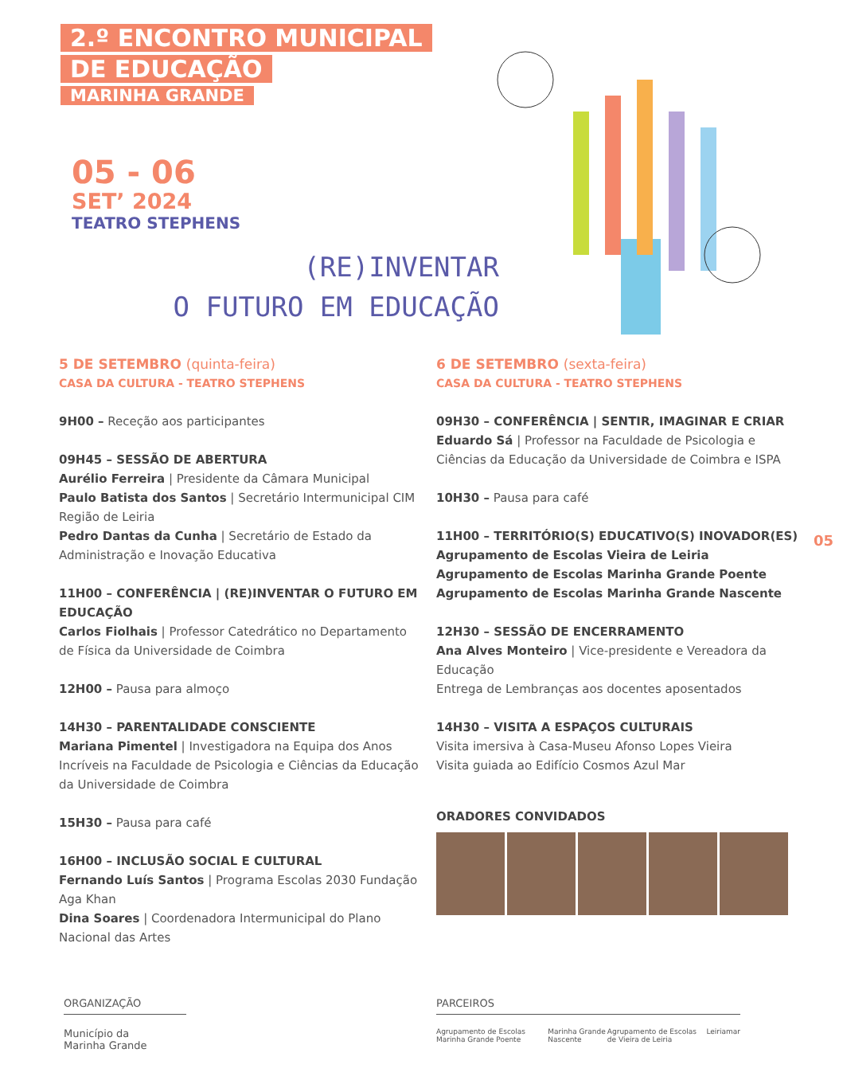2.º ENCONTRO MUNICIPAL
DE EDUCAÇÃO
MARINHA GRANDE
05 - 06
SET’ 2024
TEATRO STEPHENS
(RE)INVENTAR
O FUTURO EM EDUCAÇÃO
5 DE SETEMBRO (quinta-feira)
CASA DA CULTURA - TEATRO STEPHENS
9H00 – Receção aos participantes
09H45 – SESSÃO DE ABERTURA
Aurélio Ferreira | Presidente da Câmara Municipal
Paulo Batista dos Santos | Secretário Intermunicipal CIM Região de Leiria
Pedro Dantas da Cunha | Secretário de Estado da Administração e Inovação Educativa
11H00 – CONFERÊNCIA | (RE)INVENTAR O FUTURO EM EDUCAÇÃO
Carlos Fiolhais | Professor Catedrático no Departamento de Física da Universidade de Coimbra
12H00 – Pausa para almoço
14H30 – PARENTALIDADE CONSCIENTE
Mariana Pimentel | Investigadora na Equipa dos Anos Incríveis na Faculdade de Psicologia e Ciências da Educação da Universidade de Coimbra
15H30 – Pausa para café
16H00 – INCLUSÃO SOCIAL E CULTURAL
Fernando Luís Santos | Programa Escolas 2030 Fundação Aga Khan
Dina Soares | Coordenadora Intermunicipal do Plano Nacional das Artes
6 DE SETEMBRO (sexta-feira)
CASA DA CULTURA - TEATRO STEPHENS
09H30 – CONFERÊNCIA | SENTIR, IMAGINAR E CRIAR
Eduardo Sá | Professor na Faculdade de Psicologia e Ciências da Educação da Universidade de Coimbra e ISPA
10H30 – Pausa para café
11H00 – TERRITÓRIO(S) EDUCATIVO(S) INOVADOR(ES)
Agrupamento de Escolas Vieira de Leiria
Agrupamento de Escolas Marinha Grande Poente
Agrupamento de Escolas Marinha Grande Nascente
12H30 – SESSÃO DE ENCERRAMENTO
Ana Alves Monteiro | Vice-presidente e Vereadora da Educação
Entrega de Lembranças aos docentes aposentados
14H30 – VISITA A ESPAÇOS CULTURAIS
Visita imersiva à Casa-Museu Afonso Lopes Vieira
Visita guiada ao Edifício Cosmos Azul Mar
ORADORES CONVIDADOS
05
ORGANIZAÇÃO
Município da
Marinha Grande
PARCEIROS
Agrupamento de Escolas Marinha Grande Poente Marinha Grande Nascente Agrupamento de Escolas de Vieira de Leiria Leiriamar